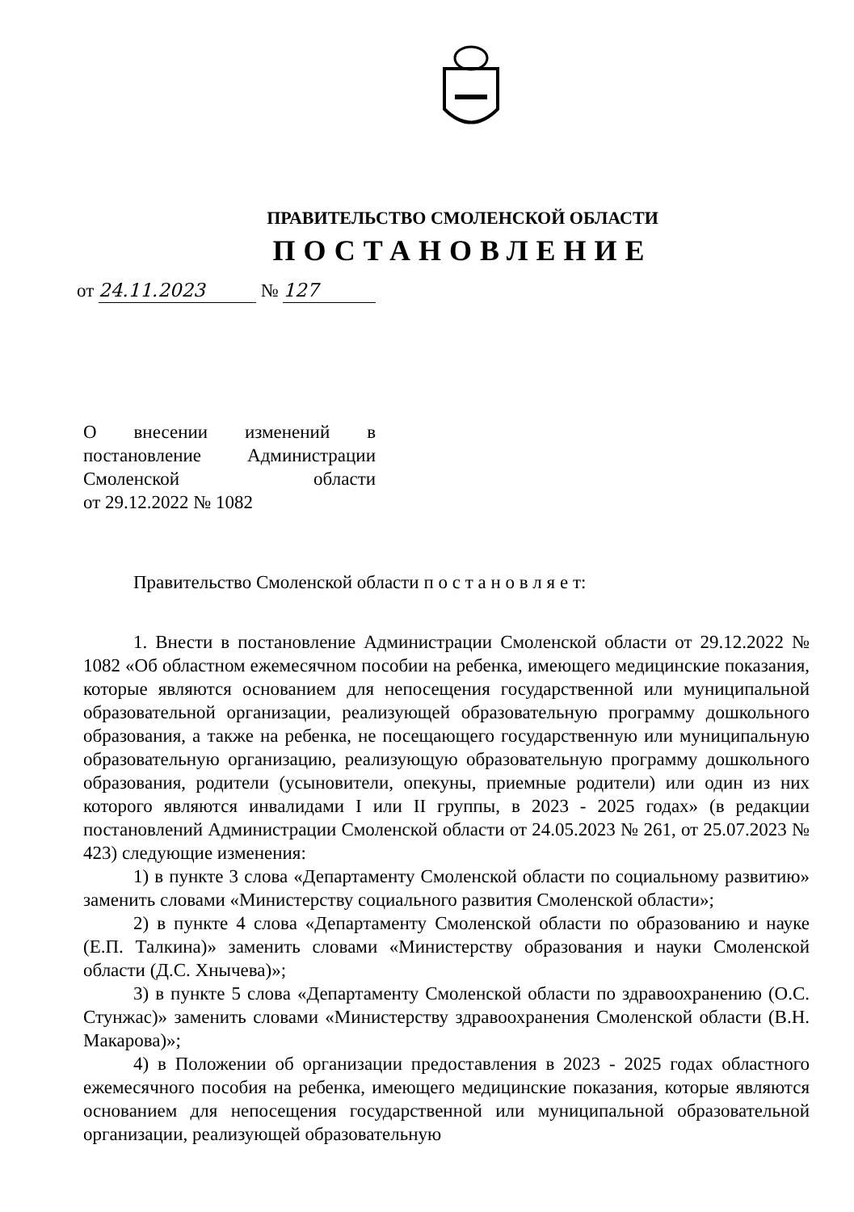ПРАВИТЕЛЬСТВО СМОЛЕНСКОЙ ОБЛАСТИ
ПОСТАНОВЛЕНИЕ
от 24.11.2023 № 127
О внесении изменений в постановление Администрации Смоленской области
от 29.12.2022 № 1082
Правительство Смоленской области п о с т а н о в л я е т:
1. Внести в постановление Администрации Смоленской области от 29.12.2022 № 1082 «Об областном ежемесячном пособии на ребенка, имеющего медицинские показания, которые являются основанием для непосещения государственной или муниципальной образовательной организации, реализующей образовательную программу дошкольного образования, а также на ребенка, не посещающего государственную или муниципальную образовательную организацию, реализующую образовательную программу дошкольного образования, родители (усыновители, опекуны, приемные родители) или один из них которого являются инвалидами I или II группы, в 2023 - 2025 годах» (в редакции постановлений Администрации Смоленской области от 24.05.2023 № 261, от 25.07.2023 № 423) следующие изменения:
1) в пункте 3 слова «Департаменту Смоленской области по социальному развитию» заменить словами «Министерству социального развития Смоленской области»;
2) в пункте 4 слова «Департаменту Смоленской области по образованию и науке (Е.П. Талкина)» заменить словами «Министерству образования и науки Смоленской области (Д.С. Хнычева)»;
3) в пункте 5 слова «Департаменту Смоленской области по здравоохранению (О.С. Стунжас)» заменить словами «Министерству здравоохранения Смоленской области (В.Н. Макарова)»;
4) в Положении об организации предоставления в 2023 - 2025 годах областного ежемесячного пособия на ребенка, имеющего медицинские показания, которые являются основанием для непосещения государственной или муниципальной образовательной организации, реализующей образовательную